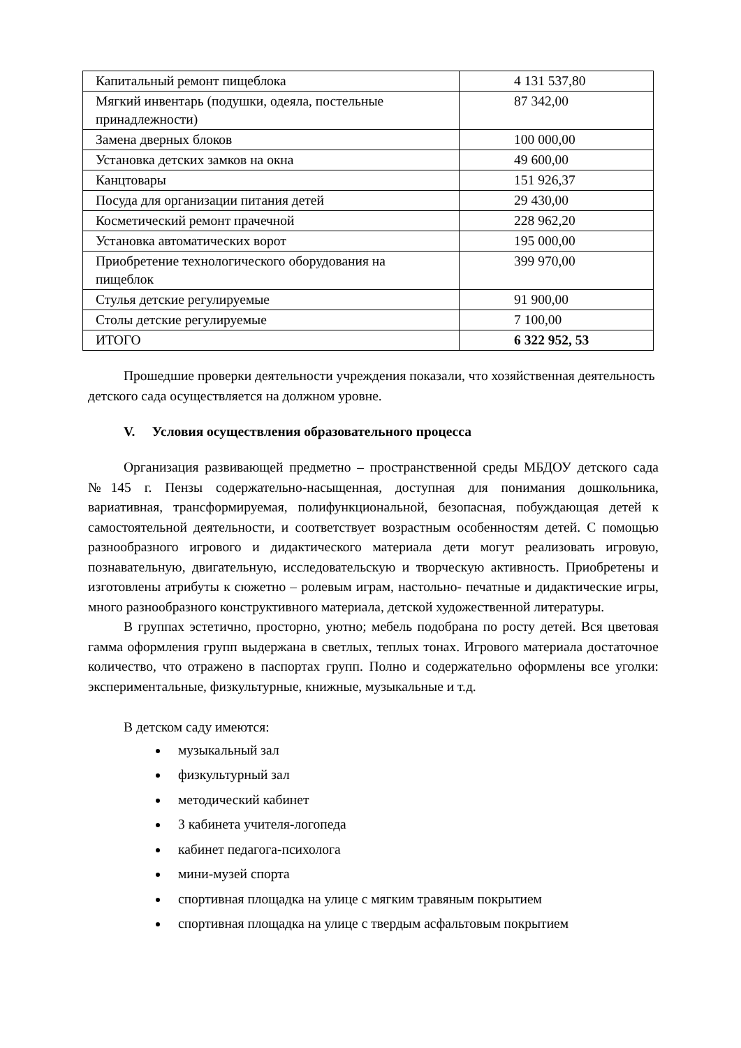| Капитальный ремонт пищеблока | 4 131 537,80 |
| Мягкий инвентарь (подушки, одеяла, постельные принадлежности) | 87 342,00 |
| Замена дверных блоков | 100 000,00 |
| Установка детских замков на окна | 49 600,00 |
| Канцтовары | 151 926,37 |
| Посуда для организации питания детей | 29 430,00 |
| Косметический ремонт прачечной | 228 962,20 |
| Установка автоматических ворот | 195 000,00 |
| Приобретение технологического оборудования на пищеблок | 399 970,00 |
| Стулья детские регулируемые | 91 900,00 |
| Столы детские регулируемые | 7 100,00 |
| ИТОГО | 6 322 952, 53 |
Прошедшие проверки деятельности учреждения показали, что хозяйственная деятельность детского сада осуществляется на должном уровне.
V. Условия осуществления образовательного процесса
Организация развивающей предметно – пространственной среды МБДОУ детского сада №145 г. Пензы содержательно-насыщенная, доступная для понимания дошкольника, вариативная, трансформируемая, полифункциональной, безопасная, побуждающая детей к самостоятельной деятельности, и соответствует возрастным особенностям детей. С помощью разнообразного игрового и дидактического материала дети могут реализовать игровую, познавательную, двигательную, исследовательскую и творческую активность. Приобретены и изготовлены атрибуты к сюжетно – ролевым играм, настольно- печатные и дидактические игры, много разнообразного конструктивного материала, детской художественной литературы.
В группах эстетично, просторно, уютно; мебель подобрана по росту детей. Вся цветовая гамма оформления групп выдержана в светлых, теплых тонах. Игрового материала достаточное количество, что отражено в паспортах групп. Полно и содержательно оформлены все уголки: экспериментальные, физкультурные, книжные, музыкальные и т.д.
В детском саду имеются:
музыкальный зал
физкультурный зал
методический кабинет
3 кабинета учителя-логопеда
кабинет педагога-психолога
мини-музей спорта
спортивная площадка на улице с мягким травяным покрытием
спортивная площадка на улице с твердым асфальтовым покрытием